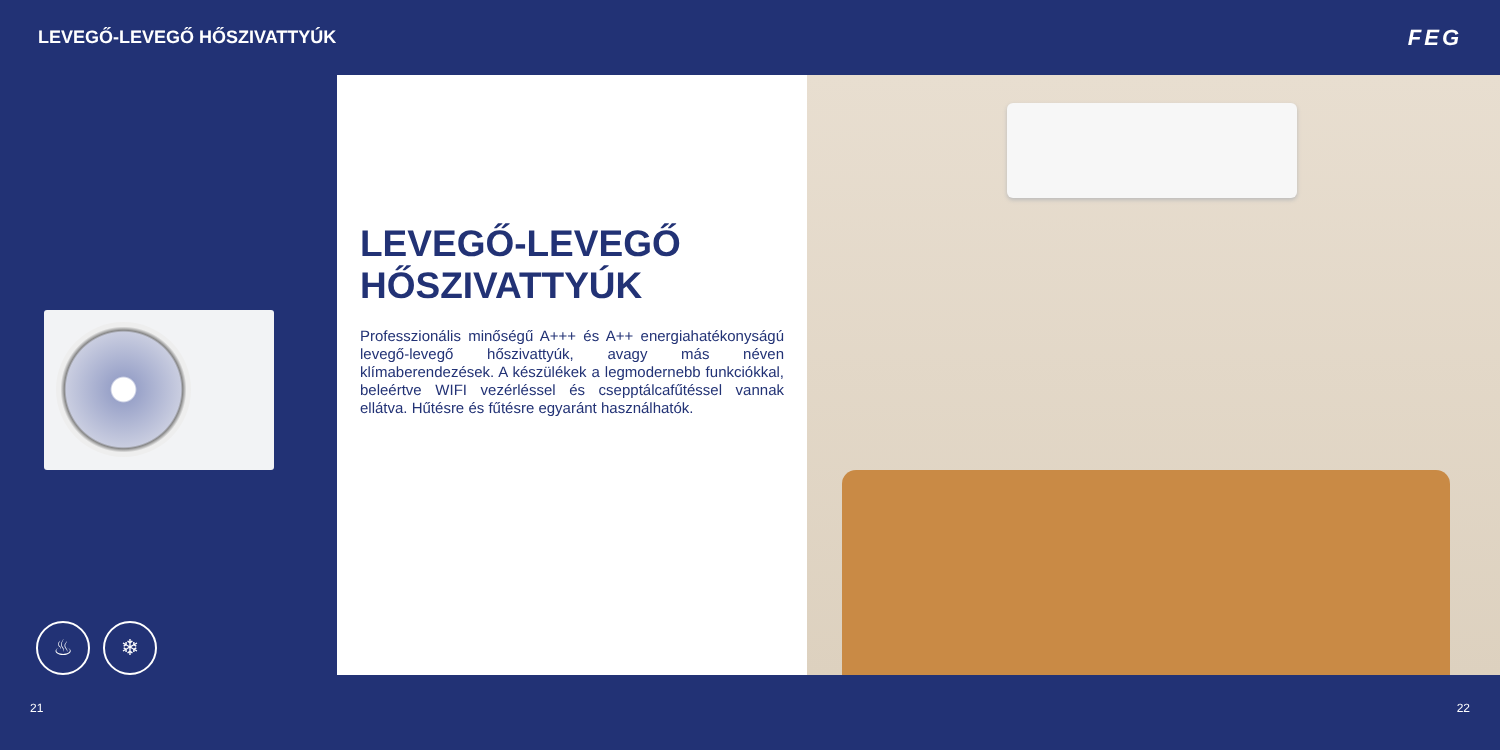LEVEGŐ-LEVEGŐ HŐSZIVATTYÚK
FEG
♨ ❄
LEVEGŐ-LEVEGŐ HŐSZIVATTYÚK
Professzionális minőségű A+++ és A++ energiahatékonyságú levegő-levegő hőszivattyúk, avagy más néven klímaberendezések. A készülékek a legmodernebb funkciókkal, beleértve WIFI vezérléssel és csepptálcafűtéssel vannak ellátva. Hűtésre és fűtésre egyaránt használhatók.
21 22